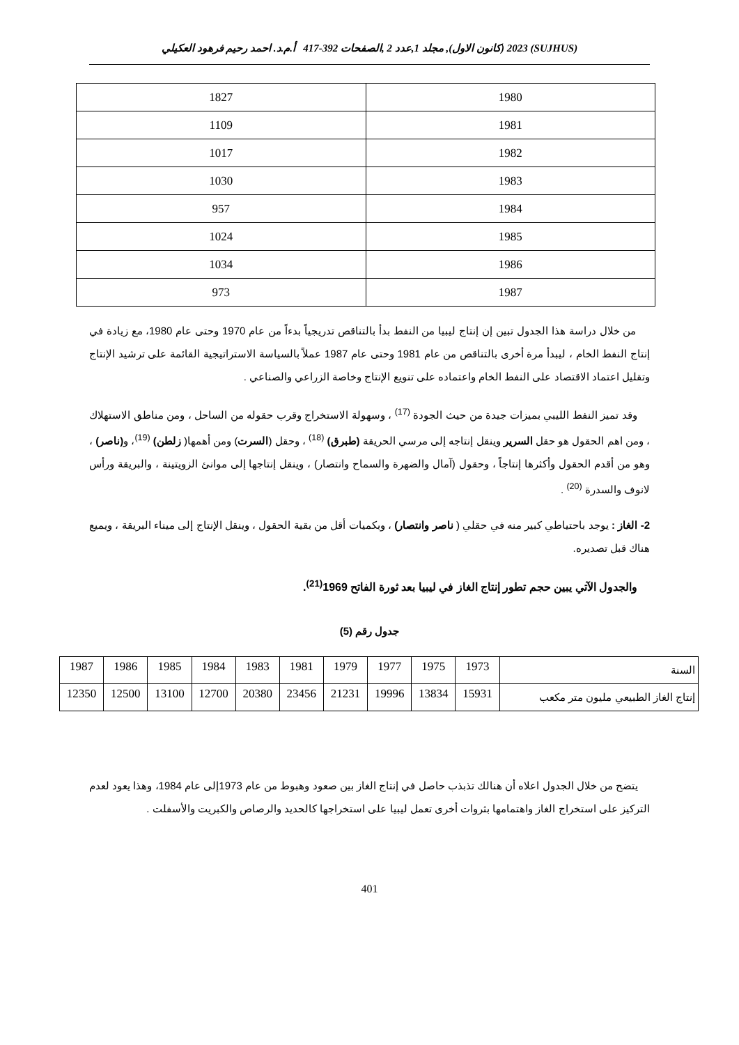(SUJHUS) 2023 (كانون الاول), مجلد 1,عدد 2 ,الصفحات 392-417 أ.م.د. احمد رحيم فرهود العكيلي
| 1980 | 1827 |
| 1981 | 1109 |
| 1982 | 1017 |
| 1983 | 1030 |
| 1984 | 957 |
| 1985 | 1024 |
| 1986 | 1034 |
| 1987 | 973 |
من خلال دراسة هذا الجدول تبين إن إنتاج ليبيا من النفط بدأ بالتناقص تدريجياً بدءاً من عام 1970 وحتى عام 1980، مع زيادة في إنتاج النفط الخام ، ليبدأ مرة أخرى بالتناقص من عام 1981 وحتى عام 1987 عملاً بالسياسة الاستراتيجية القائمة على ترشيد الإنتاج وتقليل اعتماد الاقتصاد على النفط الخام واعتماده على تنويع الإنتاج وخاصة الزراعي والصناعي .
وقد تميز النفط الليبي بميزات جيدة من حيث الجودة <sup>(17)</sup> ، وسهولة الاستخراج وقرب حقوله من الساحل ، ومن مناطق الاستهلاك ، ومن اهم الحقول هو حقل السرير وينقل إنتاجه إلى مرسي الحريقة (طبرق) <sup>(18)</sup> ، وحقل (السرت) ومن أهمها( زلطن) <sup>(19)</sup>، و(ناصر) ، وهو من أقدم الحقول وأكثرها إنتاجاً ، وحقول (آمال والضهرة والسماح وانتصار) ، وينقل إنتاجها إلى موانئ الزويتينة ، والبريقة ورأس لانوف والسدرة <sup>(20)</sup> .
2- الغاز : يوجد باحتياطي كبير منه في حقلي ( ناصر وانتصار) ، وبكميات أقل من بقية الحقول ، وينقل الإنتاج إلى ميناء البريقة ، ويميع هناك قبل تصديره.
والجدول الآتي يبين حجم تطور إنتاج الغاز في ليبيا بعد ثورة الفاتح 1969<sup>(21)</sup>.
جدول رقم (5)
| السنة | 1973 | 1975 | 1977 | 1979 | 1981 | 1983 | 1984 | 1985 | 1986 | 1987 |
| إنتاج الغاز الطبيعي مليون متر مكعب | 15931 | 13834 | 19996 | 21231 | 23456 | 20380 | 12700 | 13100 | 12500 | 12350 |
يتضح من خلال الجدول اعلاه أن هنالك تذبذب حاصل في إنتاج الغاز بين صعود وهبوط من عام 1973إلى عام 1984، وهذا يعود لعدم التركيز على استخراج الغاز واهتمامها بثروات أخرى تعمل ليبيا على استخراجها كالحديد والرصاص والكبريت والأسفلت .
401